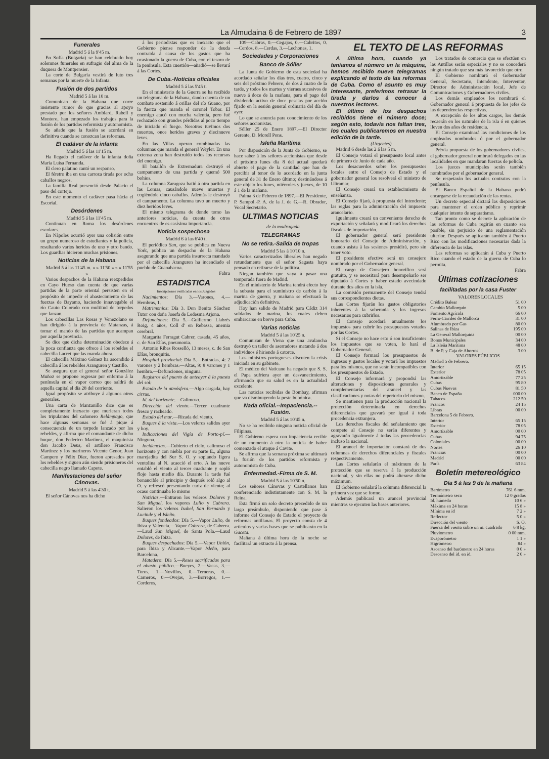La Almudaina 6 de Febrero de 1897 3
Funerales
Madrid 5 á la 9'45 m.
En Sofía (Bulgaria) se han celebrado hoy solemnes funerales en sufragio del alma de la duquesa de Montpensier.
La corte de Bulgaria vestirá de luto tres semanas por la muerte de la Infanta.
Fusión de dos partidos
Madrid 5 á las 10 m.
Comunican de la Habana que corre insistente rumor de que gracias al apoyo prestado por los señores Amblard, Rabell y Montoro, han empezado los trabajos para la fusión de los partidos reformista y autonomista.
Se añade que la fusión se acordará en definitiva cuando se conozcan las reformas.
El cadáver de la infanta
Madrid 5 á las 11'15 m.
Ha llegado el cadáver de la infanta doña María Luisa Fernanda.
El clero palatino cantó un responso.
El féretro iba en una carroza tirada por ocho caballos negros.
La familia Real presenció desde Palacio el paso del cortejo.
En este momento el cadáver pasa hácia el Escorial.
Desórdenes
Madrid 5 á las 11'45 m.
Continuan en Roma los desórdenes escolares.
En Nápoles ocurrió ayer una colisión entre un grupo numeroso de estudiantes y la policía, resultando varios heridos de uno y otro bando. Los guardias hicieron muchas prisiones.
Noticias de la Habana
Madrid 5 á las 11'45 m. » » 11'50 » » » 11'55 »
Varios despachos de la Habana reexpedidos en Cayo Hueso dan cuenta de que varias partidas de la parte oriental persisten en el propósito de impedir el abastecimiento de las fuerzas de Bayamo, haciendo innavegable el río Cauto Colorado con multitud de torpedos que lanzan.
Los cabecillas Las Rosas y Venezolano se han dirigido á la provincia de Matanzas, á tomar el mando de las partidas que acampan por aquella provincia.
Se dice que dicha determinación obedece á la poca confianza que ofrece á los rebeldes el cabecilla Lacret que las manda ahora.
El cabecilla Máximo Gómez ha ascendido á cabecilla á los rebeldes Aranguren y Castillo.
Se asegura que el general señor González Muñoz se propone regresar por enfermo á la península en el vapor correo que saldrá de aquella capital el día 28 del corriente.
Igual propósito se atribuye á algunos otros generales.
Una carta de Manzanillo dice que es completamente inexacto que murieran todos los tripulantes del cañonero Relámpago, que hace algunas semanas se fué á pique á consecuencia de un torpedo lanzado por los rebeldes, y afirma que el comandante de dicho buque, don Federico Martínez, el maquinista don Jacobo Deus, el artillero Francisco Martínez y los marineros Vicente Genor, Juan Campero y Félix Díaz, fueron apresados por los rebeldes y siguen aún siendo prisioneros del cabecilla negro llamado Capote.
Manifestaciones del señor Cánovas.
Madrid 5 á las 4'30 t.
El señor Cánovas nos ha dicho
á los periodistas que es inexacto que el Gobierno piense responder de la deuda contraida á causa de los gastos que ha ocasionado la guerra de Cuba, con el tesoro de la península. Esta cuestión—añadió—se llevará á las Cortes.
De Cuba.-Noticias oficiales
Madrid 5 á las 5'45 t.
En el ministerio de la Guerra se ha recibido un telegrama de la Habana, dando cuenta de un combate sostenido á orillas del río Guano, por la fuerza que manda el coronel Tobar. El enemigo atacó con mucha valentía, pero fué rechazado con grandes pérdidas al poco tiempo de iniciado el fuego. Nosotros tuvimos dos muertos, once heridos graves y diecinueve leves.
En las Villas operan combinadas las columnas que manda el general Weyler. En una extensa zona han destruido todos los recursos del enemigo.
El batallón de Extremadura destruyó el campamento de una partida y quemó 500 bohios.
La columna Zaragoza batió á otra partida en las Lomas, causándole nueve muertos y cogiéndole cinco caballos. Además le destruyó el campamento. La columna tuvo un muerto y diez heridos leves.
El mismo telegrama de donde tomo las anteriores noticias, da cuenta de otros encuentros de es casísima importancia.
Noticia sospechosa
Madrid 6 á las 6'40 t.
El periódico Sun, que se publica en Nueva York, publica un despacho de la Habana asegurando que una partida insurrecta mandado por el cabecilla Aranguren ha incendiado el pueblo de Guanabacoa.
Fabra
ESTADISTICA
Inscripciones verificadas en los Juzgados
Nacimientos: Día 3.—Varones, 4.—Hembras, 1.
Matrimonios: Día 3. Don Benito Sánchez Tutor con doña Josefa de Ledesma Arjona.
Defunciones: Día 5.—Guillermo Llabrés Roig, 4 años, Coll d' en Rebassa, anemia cerebral.
Margarita Ferragut Cabrer, casada, 45 años, c. de San Elías, pneumonia.
Antonio Ribas Rosselló, 13 meses, c. de San Elías, bronquitis.
Hospital provincial: Día 5.—Entradas, 4: 2 varones y 2 hembras.—Altas, 9: 8 varones y 1 hembra.—Defunciones, ninguna.
Registros del puerto de anteayer á la puesta del sol:
Estado de la atmósfera.—Algo cargada, hay cirrus.
Id. del horizonte.—Calimoso.
Dirección del viento.—Tercer cuadrante fresco y racheado.
Estado del mar.—Rizada del viento.
Buques á la vista.—Los veleros salidos ayer y hoy.
Indicaciones del Vigía de Porto-pí.—Ninguna.
Incidencias.—Cubierto el cielo, calimoso el horizonte y con niebla por su parte E., alguna marejadita del Sur S. O. y soplando ligera ventolina al N. acaeció el orto. A las nueve entabló el viento al tercer cuadrante y sopló flojo hasta medio día. Durante la tarde fué bonancible al principio y después roló algo al O. y refrescó presentando cariz de viento; al ocaso continuaba lo mismo
Noticias.—Entraron los veleros Dolores y San Miguel, los vapores Lulio y Cabrera. Salieron los veleros Isabel, San Bernardo y Lucinde y el Isleño.
Buques fondeados: Día 5.—Vapor Lulio, de Ibiza y Valencia.—Vapor Cabrera, de Cabrera.—Laud San Miguel, de Santa Pola.—Laud Dolores, de Ibiza.
Buques despachados: Día 5.—Vapor Unión, para Ibiza y Alicante.—Vapor Isleño, para Barcelona.
Matadero: Día 5.—Reses sacrificadas para el abasto público.—Bueyes, 2.—Vacas, 3.—Toros, 1.—Novillos, 0.—Terneras, 0.—Carneros, 0.—Ovejas, 3.—Borregos, 1.—Corderos,
109—Cabras, 0.—Cegajos, 0.—Cabritos, 0.—Cerdos, 8.—Cerdas, 3.—Lechonas, 1.
Sociedades y Corporaciones
Banco de Sóller
La Junta de Gobierno de esta sociedad ha acordado señalar los días tres, cuatro, cinco y seis del próximo Febrero, de dos á cuatro de la tarde, y todos los martes y viernes sucesivos de nueve á doce de la mañana, para el pago del dividendo activo de doce pesetas por acción fijado en la sesión general ordinaria del día de ayer.
Lo que se anuncia para conocimiento de los señores accionistas.
Sóller 25 de Enero 1897.—El Director Gerente, D. Morell Pons.
Isleña Marítima
Por disposición de la Junta de Gobierno, se hace saber á los señores accionistas que desde el próximo lunes día 8 del actual quedará abierto el pago de la cantidad que han de percibir al tenor de lo acordado en la junta general de 31 de Enero último; destinándose á este objeto los lunes, miércoles y jueves, de 10 á 1 de la mañana.
Palma 3 de Febrero de 1897.—El Presidente, P. Sampol.-P. A. de la J. de G.—R. Obrador, Vocal Secretario.
ULTIMAS NOTICIAS
de la madrugada
TELEGRAMAS
No se retira.-Salida de tropas
Madrid 5 las á 10'10 n.
Varios caracterizados liberales han negado rotundamente que el señor Sagasta haya pensado en retirarse de la política.
Niegan también que vaya á pasar una temporada fuera de Madrid.
En el ministerio de Marina tendrá efecto hoy la subasta para el suministro de carbón á la marina de guerra, y mañana se efectuará la adjudicación definitiva.
Hoy han salido de Madrid para Cádiz 314 soldados de marina, los cuales deben embarcarse en breve para Cuba.
Varias noticias
Madrid 5 á las 10'25 n.
Comunican de Viena que una avalancha destruyó un taller de aserradores matando á dos individuos é hiriendo á catorce.
Los ministros portugueses discuten la crísis iniciada en su gabinete.
El médico del Vaticano ha negado que S. S. el Papa sufriera ayer un desvanecimiento, afirmando que su salud es en la actualidad excelente.
Las noticias recibidas de Bombay, afirman que va disminuyendo la peste bubónica.
Nada oficial.--Impaciencia.--Fusión.
Madrid 5 á las 10'45 n.
No se ha recibido ninguna noticia oficial de Filipinas.
El Gobierno espera con impaciencia recibir de un momento á otro la noticia de haber comenzado el ataque á Cavite.
Se afirma que la semana próxima se ultimará la fusión de los partidos reformista y autonomista de Cuba.
Enfermedad.-Firma de S. M.
Madrid 5 á las 10'50 n.
Los señores Cánovas y Castellanos han conferenciado indistintamente con S. M. la Reina.
Esta firmó un solo decreto precedido de un largo preámbulo, disponiendo que pase á informe del Consejo de Estado el proyecto de reformas antillanas. El proyecto consta de 4 artículos y varias bases que se publicarán en la Gaceta.
Mañana á última hora de la noche se facilitará un extracto á la prensa.
EL TEXTO DE LAS REFORMAS
A última hora, cuando ya teníamos el número en la máquina, hemos recibido nueve telegramas explicando el texto de las reformas de Cuba. Como el asunto es muy interesante, preferimos retrasar la tirada y darlos á conocer á nuestros lectores.
El último de los despachos recibidos tiene el número doce; según esto, todavía nos faltan tres, los cuales publicaremos en nuestra edición de la tarde.
(Urgentes)
Madrid 6 desde las 2 á las 5 m.
El Consejo votará el presupuesto local antes de primero de Junio de cada año.
Los desacuerdos sobre los presupuestos locales entre el Consejo de Estado y el gobernador general los resolverá el ministro de Ultramar.
El Consejo creará un establecimiento de enseñanza.
El Consejo fijará, á propuesta del Intendente; las reglas para la administración del impuesto arancelario.
Igualmente creará un conveniente derecho de exportación y señalará y modificará los derechos fiscales de importación.
El gobernador general será presidente honorario del Consejo de Administración, y cuando asista á las sesiones presidirá, pero sin tener voto.
El presidente efectivo será un consejero nombrado por el Gobernador general.
El cargo de Consejero honorífico será gratuito, y se necesitará para desempeñarlo ser diputado á Cortes y haber estado avecindado durante dos años en la isla.
La comisión permanente del Consejo tendrá sus correspondientes dietas.
Las Cortes fijarán los gastos obligatorios inherentes á la soberanía y los ingresos necesarios para cubrirlos.
El Consejo acordará anualmente los impuestos para cubrir los presupuestos votados por las Cortes.
Si el Consejo no hace esto ó son insuficientes los impuestos que se voten, lo hará el Gobernador General.
El Consejo formará los presupuestos de ingresos y gastos locales y votará los impuestos para los mismos, que no serán incompatibles con los presupuestos de Estado.
El Consejo informará y propondrá las alteraciones y disposiciones generales y complementarias del arancel y las clasificaciones y notas del repertorio del mismo.
Se mantienen para la producción nacional la protección determinada en derechos diferenciales que gravará por igual á toda procedencia extranjera.
Los derechos fiscales del señalamiento que compete al Consejo no serán diferentes y agravarán igualmente á todas las procedencias incluso la nacional.
El arancel de importación constará de dos columnas de derechos diferenciales y fiscales respectivamente.
Las Cortes señalarán el máximum de la protección que se reserva á la producción nacional, y sin ellas no podrá alterarse dicho máximum.
El Gobierno señalará la columna diferencial la primera vez que se forme.
Además publicará un arancel provincial mientras se ejecuten las bases anteriores.
Los tratados de comercio que se efectúen en las Antillas serán especiales y no se concederá ningún tratado que sea más favorecido que otro.
El Gobierno nombrará el Gobernador General, Secretario, Intendente, Interventor, Director de Administración local, Jefe de Comunicaciones y Gobernadores civiles.
Los demás empleados los nombrará el Gobernador general á propuesta de los jefes de las dependencias respectivas.
A excepción de los altos cargos, los demás recaerán en los naturales de la isla ó en quienes lleven dos años de residencia.
El Consejo examinará las condiciones de los empleados nombrados ó por el gobernador general.
Prévia propuesta de los gobernadores civiles, el gobernador general nombrará delegados en las localidades en que mandaran fuerzas de policía.
Los jueces municipales serán también nombrados por el gobernador general.
Se respetarán los actuales contratos con la península.
El Banco Español de la Habana podrá encargarse de la recaudación de las rentas.
Un decreto especial dictará las disposiciones para mantener el orden público y reprimir cualquier intento de separatismo.
Tan pronto como se decrete la aplicación de las reformas de Cuba regirán en cuanto sea posible, sin perjuicio de una reglamentación ulterior. Después se aplicarán también á Puerto Rico con las modificaciones necesarias dada la diferencia de las islas.
Las reformas se aplicarán á Cuba y Puerto Rico cuando el estado de la guerra de Cuba lo permita.
Fabra
Últimas cotizaciones
facilitadas por la casa Fuster
VALORES LOCALES
| Crédito Balear | 51 00 |
| Cambio Mallorquín | 5 00 |
| Fomento Agrícola | 66 00 |
| Ferro-Carriles de Mallorca | 31 00 |
| Alumbrado por Gas | 80 00 |
| Salinas de Ibiza | 195 00 |
| La General Mallorquina | 00 00 |
| Bonos Municipales | 34 00 |
| La Isleña Marítima | 48 00 |
| B. de P. y Caja de Ahorros | 3 00 |
| VALORES PÚBLICOS | |
| Madrid 5 de Febrero. | |
| Interior | 65 15 |
| Exterior | 78 05 |
| Amortizable | 77 25 |
| Cubas | 95 80 |
| Cubas Nuevas | 81 50 |
| Banco de España | 000 00 |
| Tabacos | 212 50 |
| Francos | 24 15 |
| Libras | 00 00 |
| Barcelona 5 de Febrero. | |
| Interior | 65 15 |
| Exterior | 78 05 |
| Amortizable | 00 00 |
| Cubas | 94 75 |
| Coloniales | 00 00 |
| Nortes | 26 10 |
| Francias | 00 00 |
| Madrid | 00 00 |
| París | 63 84 |
Boletín metereológico
Día 5 á las 9 de la mañana
| Barómetro | 761 6 mm. |
| Termómetro seco | 12 0 grados |
| Id. húmedo | 10 6 » |
| Máxima en 24 horas | 15 8 » |
| Mínima en id | 7 2 » |
| Reflector | 5 0 » |
| Dirección del viento | S. O. |
| Fuerza del viento sobre un m. cuadrado | 6 8 kg. |
| Pluviometro | 0 00 mm. |
| Evaporómetro | 1 1 » |
| Higrómetro | 84 » |
| Ascenso del barómetro en 24 horas | 0 0 » |
| Descenso del id. en id. | 2 0 » |